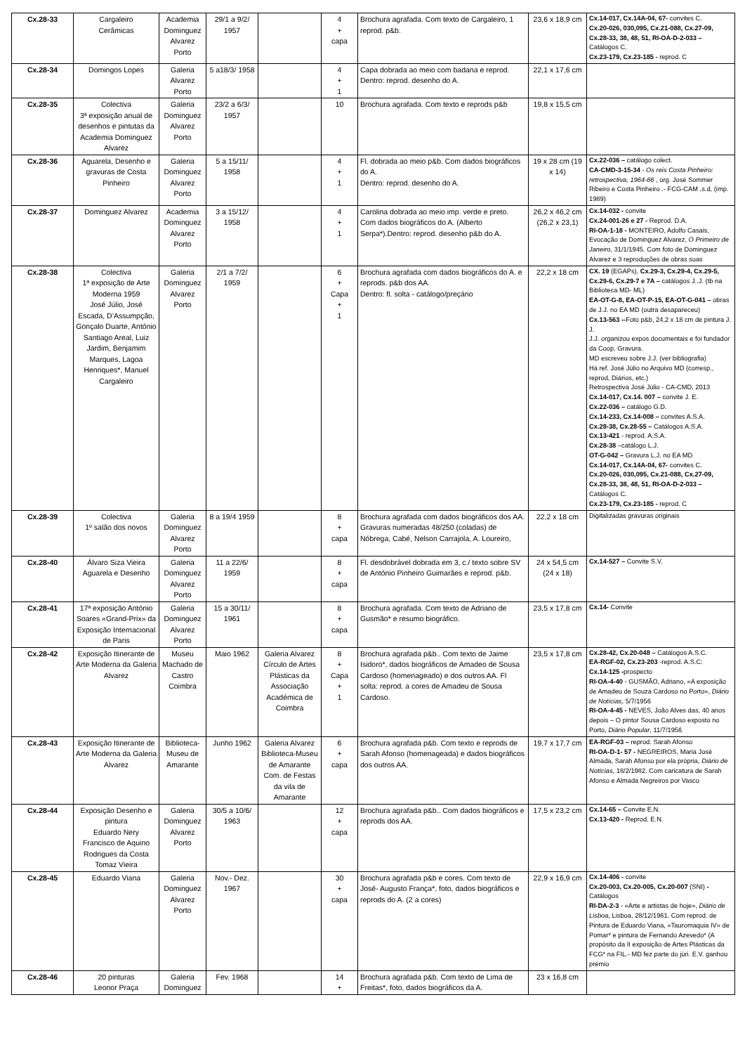| Cx.28-33 | Cargaleiro Cerâmicas | Academia Dominguez Alvarez Porto | 29/1 a 9/2/ 1957 | | 4 + capa | Brochura agrafada. Com texto de Cargaleiro, 1 reprod. p&b. | 23,6 x 18,9 cm | Cx.14-017, Cx.14A-04, 67- convites C. Cx.20-026, 030,095, Cx.21-088, Cx.27-09, Cx.28-33, 38, 48, 51, RI-OA-D-2-033 – Catálogos C. Cx.23-179, Cx.23-185 - reprod. C |
| Cx.28-34 | Domingos Lopes | Galeria Alvarez Porto | 5 a18/3/ 1958 | | 4 + 1 | Capa dobrada ao meio com badana e reprod. Dentro: reprod. desenho do A. | 22,1 x 17,6 cm | |
| Cx.28-35 | Colectiva 3ª exposição anual de desenhos e pintutas da Academia Dominguez Alvarez | Galeria Dominguez Alvarez Porto | 23/2 a 6/3/ 1957 | | 10 | Brochura agrafada. Com texto e reprods p&b | 19,8 x 15,5 cm | |
| Cx.28-36 | Aguarela, Desenho e gravuras de Costa Pinheiro | Galeria Dominguez Alvarez Porto | 5 a 15/11/ 1958 | | 4 + 1 | Fl. dobrada ao meio p&b. Com dados biográficos do A. Dentro: reprod. desenho do A. | 19 x 28 cm (19 x 14) | Cx.22-036 – catálogo colect. CA-CMD-3-15-34 - Os reis Costa Pinheiro: retrospectiva, 1964-66 , org. José Sommer Ribeiro e Costa Pinheiro .- FCG-CAM ,s.d, (imp. 1989) |
| Cx.28-37 | Dominguez Alvarez | Academia Dominguez Alvarez Porto | 3 a 15/12/ 1958 | | 4 + 1 | Carolina dobrada ao meio imp. verde e preto. Com dados biográficos do A. (Alberto Serpa*).Dentro: reprod. desenho p&b do A. | 26,2 x 46,2 cm (26,2 x 23,1) | Cx.14-032 - convite Cx.24-001-26 e 27 - Reprod. D.A. RI-OA-1-18 - MONTEIRO, Adolfo Casais, Evocação de Dominguez Alvarez, O Primeiro de Janeiro , 31/1/1945. Com foto de Dominguez Alvarez e 3 reproduções de obras suas |
| Cx.28-38 | Colectiva 1ª exposição de Arte Moderna 1959 José Júlio, José Escada, D’Assumpção, Gonçalo Duarte, António Santiago Areal, Luiz Jardim, Benjamim Marques, Lagoa Henriques*, Manuel Cargaleiro | Galeria Dominguez Alvarez Porto | 2/1 a 7/2/ 1959 | | 6 + Capa + 1 | Brochura agrafada com dados biográficos do A. e reprods. p&b dos AA. Dentro: fl. solta - catálogo/preçário | 22,2 x 18 cm | CX. 19 (EGAPs), Cx.29-3, Cx.29-4, Cx.29-5, Cx.29-6, Cx.29-7 e 7A – catálogos J..J. (tb na Biblioteca MD- ML) EA-OT-G-8, EA-OT-P-15, EA-OT-G-041 – obras de J.J. no EA MD (outra desapareceu) Cx.13-563 -- Foto p&b, 24,2 x 18 cm de pintura J. J. J.J. organizou expos documentais e foi fundador da Coop. Gravura. MD escreveu sobre J.J. (ver bibliografia) Há ref. José Júlio no Arquivo MD (corresp., reprod, Diários, etc.) Retrospectiva José Júlio - CA-CMD, 2013 Cx.14-017, Cx.14. 007 – convite J. E. Cx.22-036 – catálogo G.D. Cx.14-233, Cx.14-008 – convites A.S.A. Cx.28-38, Cx.28-55 – Catálogos A.S.A. Cx.13-421 - reprod. A.S.A. Cx.28-38 –catálogo L.J. OT-G-042 – Gravura L.J. no EA MD Cx.14-017, Cx.14A-04, 67- convites C. Cx.20-026, 030,095, Cx.21-088, Cx.27-09, Cx.28-33, 38, 48, 51, RI-OA-D-2-033 – Catálogos C. Cx.23-179, Cx.23-185 - reprod. C |
| Cx.28-39 | Colectiva 1º salão dos novos | Galeria Dominguez Alvarez Porto | 8 a 19/4 1959 | | 8 + capa | Brochura agrafada com dados biográficos dos AA. Gravuras numeradas 48/250 (coladas) de Nóbrega, Cabé, Nelson Carrajola, A. Loureiro, | 22,2 x 18 cm | Digitalizadas gravuras originais |
| Cx.28-40 | Álvaro Siza Vieira Aguarela e Desenho | Galeria Dominguez Alvarez Porto | 11 a 22/6/ 1959 | | 8 + capa | Fl. desdobrável dobrada em 3, c./ texto sobre SV de António Pinheiro Guimarães e reprod. p&b. | 24 x 54,5 cm (24 x 18) | Cx.14-527 – Convite S.V. |
| Cx.28-41 | 17ª exposição António Soares «Grand-Prix» da Exposição Internacional de Paris | Galeria Dominguez Alvarez Porto | 15 a 30/11/ 1961 | | 8 + capa | Brochura agrafada. Com texto de Adriano de Gusmão* e resumo biográfico. | 23,5 x 17,8 cm | Cx.14- Convite |
| Cx.28-42 | Exposição Itinerante de Arte Moderna da Galeria Alvarez | Museu Machado de Castro Coimbra | Maio 1962 | Galeria Alvarez Círculo de Artes Plásticas da Associação Académica de Coimbra | 8 + Capa + 1 | Brochura agrafada p&b.. Com texto de Jaime Isidoro*, dados biográficos de Amadeo de Sousa Cardoso (homenageado) e dos outros AA. Fl solta: reprod. a cores de Amadeu de Sousa Cardoso. | 23,5 x 17,8 cm | Cx.28-42, Cx.20-048 – Catálogos A.S.C. EA-RGF-02, Cx.23-203 -reprod. A.S.C: Cx.14-125 - prospecto RI-OA-4-40 - GUSMÃO, Adriano, «A exposição de Amadeu de Souza Cardoso no Porto», Diário de Notícias , 5/7/1956 RI-OA-4-45 - NEVES, João Alves das, 40 anos depois – O pintor Sousa Cardoso exposto no Porto, Diário Popular , 11/7/1956 |
| Cx.28-43 | Exposição Itinerante de Arte Moderna da Galeria Alvarez | Biblioteca-Museu de Amarante | Junho 1962 | Galeria Alvarez Biblioteca-Museu de Amarante Com. de Festas da vila de Amarante | 6 + capa | Brochura agrafada p&b. Com texto e reprods de Sarah Afonso (homenageada) e dados biográficos dos outros AA. | 19,7 x 17,7 cm | EA-RGF-03 – reprod. Sarah Afonso RI-OA-D-1- 57 - NEGREIROS, Maria José Almada, Sarah Afonso por ela própria, Diário de Notícias, 18/2/1982. Com caricatura de Sarah Afonso e Almada Negreiros por Vasco |
| Cx.28-44 | Exposição Desenho e pintura Eduardo Nery Francisco de Aquino Rodrigues da Costa Tomaz Vieira | Galeria Dominguez Alvarez Porto | 30/5 a 10/6/ 1963 | | 12 + capa | Brochura agrafada p&b.. Com dados biográficos e reprods dos AA. | 17,5 x 23,2 cm | Cx.14-65 – Convite E.N. Cx.13-420 - Reprod. E.N. |
| Cx.28-45 | Eduardo Viana | Galeria Dominguez Alvarez Porto | Nov.- Dez. 1967 | | 30 + capa | Brochura agrafada p&b e cores. Com texto de José- Augusto França*, foto, dados biográficos e reprods do A. (2 a cores) | 22,9 x 16,9 cm | Cx.14-406 - convite Cx.20-003, Cx.20-005, Cx.20-007 (SNI) - Catálogos RI-DA-2-3 - «Arte e artistas de hoje», Diário de Lisboa, Lisboa, 28/12/1961. Com reprod. de Pintura de Eduardo Viana, «Tauromaquia IV» de Pomar* e pintura de Fernando Azevedo* (A propósito da II exposição de Artes Plásticas da FCG* na FIL.- MD fez parte do júri. E.V. ganhou prémio |
| Cx.28-46 | 20 pinturas Leonor Praça | Galeria Dominguez | Fev. 1968 | | 14 + | Brochura agrafada p&b. Com texto de Lima de Freitas*, foto, dados biográficos da A. | 23 x 16,8 cm | |